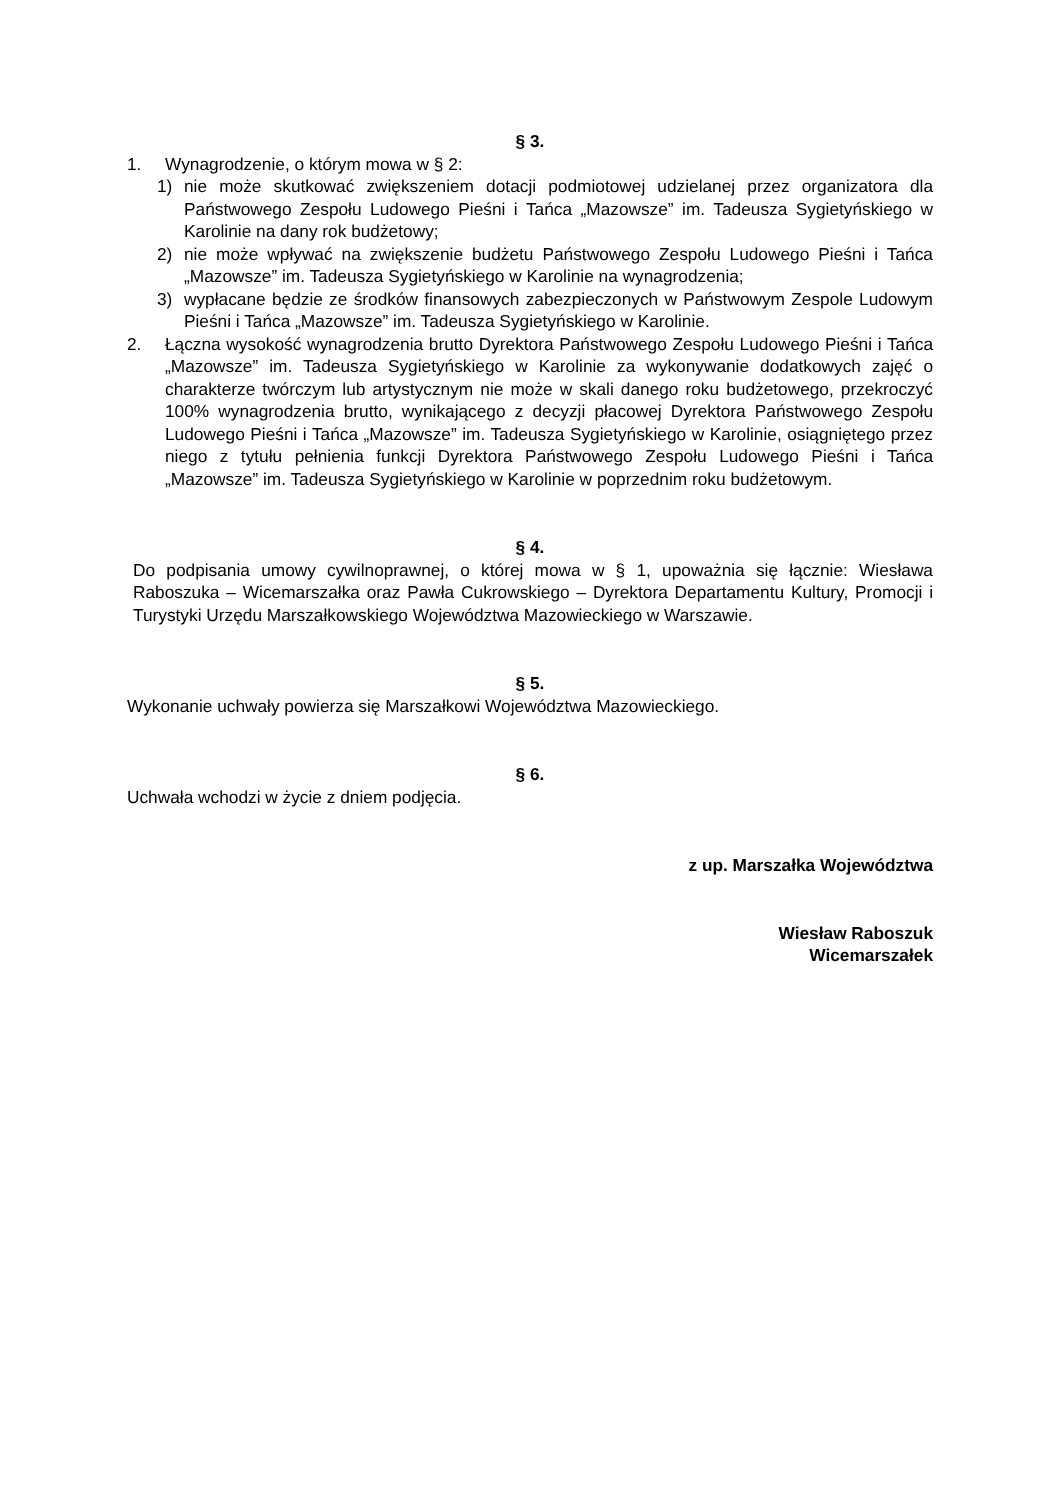§ 3.
1. Wynagrodzenie, o którym mowa w § 2:
1) nie może skutkować zwiększeniem dotacji podmiotowej udzielanej przez organizatora dla Państwowego Zespołu Ludowego Pieśni i Tańca „Mazowsze” im. Tadeusza Sygietyńskiego w Karolinie na dany rok budżetowy;
2) nie może wpływać na zwiększenie budżetu Państwowego Zespołu Ludowego Pieśni i Tańca „Mazowsze” im. Tadeusza Sygietyńskiego w Karolinie na wynagrodzenia;
3) wypłacane będzie ze środków finansowych zabezpieczonych w Państwowym Zespole Ludowym Pieśni i Tańca „Mazowsze” im. Tadeusza Sygietyńskiego w Karolinie.
2. Łączna wysokość wynagrodzenia brutto Dyrektora Państwowego Zespołu Ludowego Pieśni i Tańca „Mazowsze” im. Tadeusza Sygietyńskiego w Karolinie za wykonywanie dodatkowych zajęć o charakterze twórczym lub artystycznym nie może w skali danego roku budżetowego, przekroczyć 100% wynagrodzenia brutto, wynikającego z decyzji płacowej Dyrektora Państwowego Zespołu Ludowego Pieśni i Tańca „Mazowsze” im. Tadeusza Sygietyńskiego w Karolinie, osiągniętego przez niego z tytułu pełnienia funkcji Dyrektora Państwowego Zespołu Ludowego Pieśni i Tańca „Mazowsze” im. Tadeusza Sygietyńskiego w Karolinie w poprzednim roku budżetowym.
§ 4.
Do podpisania umowy cywilnoprawnej, o której mowa w § 1, upoważnia się łącznie: Wiesława Raboszuka – Wicemarszałka oraz Pawła Cukrowskiego – Dyrektora Departamentu Kultury, Promocji i Turystyki Urzędu Marszałkowskiego Województwa Mazowieckiego w Warszawie.
§ 5.
Wykonanie uchwały powierza się Marszałkowi Województwa Mazowieckiego.
§ 6.
Uchwała wchodzi w życie z dniem podjęcia.
z up. Marszałka Województwa
Wiesław Raboszuk
Wicemarszałek